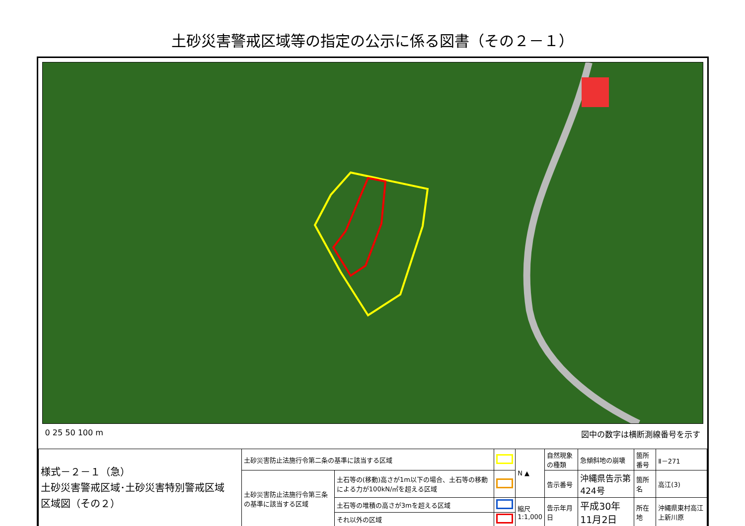土砂災害警戒区域等の指定の公示に係る図書（その２－１）
0 25 50 100 m 図中の数字は横断測線番号を示す
| 様式－２－１（急） 土砂災害警戒区域･土砂災害特別警戒区域 区域図（その２） | 土砂災害防止法施行令第二条の基準に該当する区域 | | | N ▲ | 自然現象の種類 | 急傾斜地の崩壊 | 箇所番号 | Ⅱ－271 |
| | 土砂災害防止法施行令第三条の基準に該当する区域 | 土石等の(移動)高さが1m以下の場合、土石等の移動による力が100kN/㎡を超える区域 | | | 告示番号 | 沖縄県告示第424号 | 箇所名 | 高江(3) |
| | | 土石等の堆積の高さが3mを超える区域 | | 縮尺 1:1,000 | 告示年月日 | 平成30年11月2日 | 所在地 | 沖縄県東村高江上新川原 |
| | | それ以外の区域 | | | | | | |